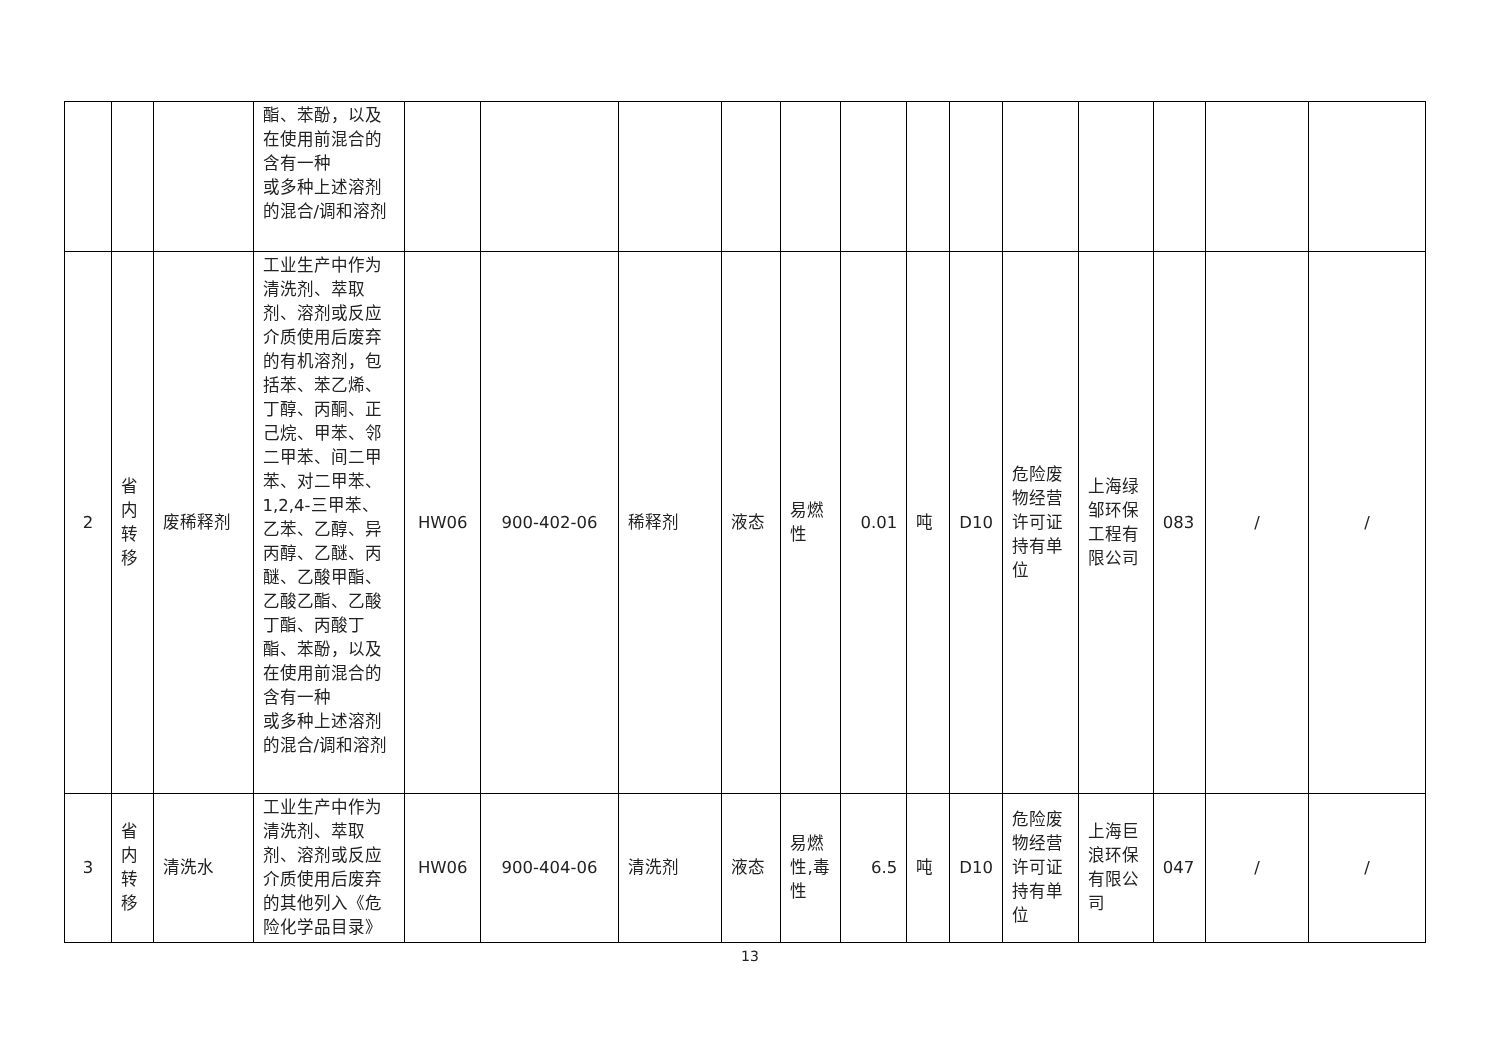| | | | 酯、苯酚，以及在使用前混合的含有一种 或多种上述溶剂的混合/调和溶剂 | | | | | | | | | | | | | |
| 2 | 省内转移 | 废稀释剂 | 工业生产中作为清洗剂、萃取剂、溶剂或反应介质使用后废弃的有机溶剂，包括苯、苯乙烯、丁醇、丙酮、正己烷、甲苯、邻二甲苯、间二甲苯、对二甲苯、1,2,4-三甲苯、乙苯、乙醇、异丙醇、乙醚、丙醚、乙酸甲酯、乙酸乙酯、乙酸丁酯、丙酸丁酯、苯酚，以及在使用前混合的含有一种 或多种上述溶剂的混合/调和溶剂 | HW06 | 900-402-06 | 稀释剂 | 液态 | 易燃性 | 0.01 | 吨 | D10 | 危险废物经营许可证持有单位 | 上海绿邹环保工程有限公司 | 083 | / | / |
| 3 | 省内转移 | 清洗水 | 工业生产中作为清洗剂、萃取剂、溶剂或反应介质使用后废弃的其他列入《危险化学品目录》 | HW06 | 900-404-06 | 清洗剂 | 液态 | 易燃性,毒性 | 6.5 | 吨 | D10 | 危险废物经营许可证持有单位 | 上海巨浪环保有限公司 | 047 | / | / |
13